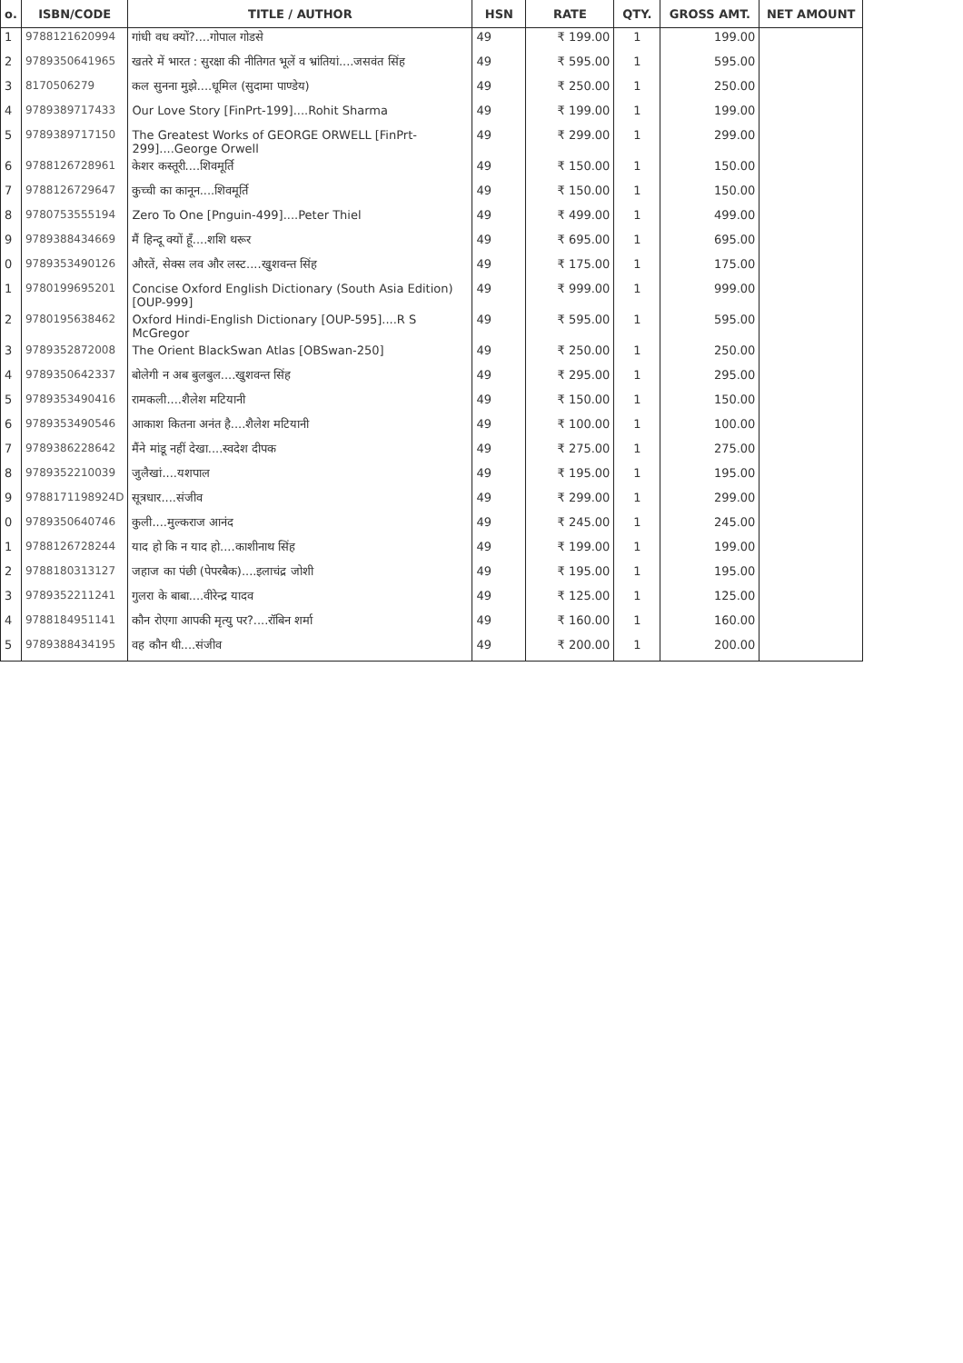| o. | ISBN/CODE | TITLE / AUTHOR | HSN | RATE | QTY. | GROSS AMT. | NET AMOUNT |
| --- | --- | --- | --- | --- | --- | --- | --- |
| 1 | 9788121620994 | गांधी वध क्यों?....गोपाल गोडसे | 49 | ₹ 199.00 | 1 | 199.00 | |
| 2 | 9789350641965 | खतरे में भारत : सुरक्षा की नीतिगत भूलें व भ्रांतियां....जसवंत सिंह | 49 | ₹ 595.00 | 1 | 595.00 | |
| 3 | 8170506279 | कल सुनना मुझे....धूमिल (सुदामा पाण्डेय) | 49 | ₹ 250.00 | 1 | 250.00 | |
| 4 | 9789389717433 | Our Love Story [FinPrt-199]....Rohit Sharma | 49 | ₹ 199.00 | 1 | 199.00 | |
| 5 | 9789389717150 | The Greatest Works of GEORGE ORWELL [FinPrt-299]....George Orwell | 49 | ₹ 299.00 | 1 | 299.00 | |
| 6 | 9788126728961 | केशर कस्तूरी....शिवमूर्ति | 49 | ₹ 150.00 | 1 | 150.00 | |
| 7 | 9788126729647 | कुच्ची का कानून....शिवमूर्ति | 49 | ₹ 150.00 | 1 | 150.00 | |
| 8 | 9780753555194 | Zero To One [Pnguin-499]....Peter Thiel | 49 | ₹ 499.00 | 1 | 499.00 | |
| 9 | 9789388434669 | मैं हिन्दू क्यों हूँ....शशि थरूर | 49 | ₹ 695.00 | 1 | 695.00 | |
| 0 | 9789353490126 | औरतें, सेक्स लव और लस्ट....खुशवन्त सिंह | 49 | ₹ 175.00 | 1 | 175.00 | |
| 1 | 9780199695201 | Concise Oxford English Dictionary (South Asia Edition) [OUP-999] | 49 | ₹ 999.00 | 1 | 999.00 | |
| 2 | 9780195638462 | Oxford Hindi-English Dictionary [OUP-595]....R S McGregor | 49 | ₹ 595.00 | 1 | 595.00 | |
| 3 | 9789352872008 | The Orient BlackSwan Atlas [OBSwan-250] | 49 | ₹ 250.00 | 1 | 250.00 | |
| 4 | 9789350642337 | बोलेगी न अब बुलबुल....खुशवन्त सिंह | 49 | ₹ 295.00 | 1 | 295.00 | |
| 5 | 9789353490416 | रामकली....शैलेश मटियानी | 49 | ₹ 150.00 | 1 | 150.00 | |
| 6 | 9789353490546 | आकाश कितना अनंत है....शैलेश मटियानी | 49 | ₹ 100.00 | 1 | 100.00 | |
| 7 | 9789386228642 | मैंने मांडू नहीं देखा....स्वदेश दीपक | 49 | ₹ 275.00 | 1 | 275.00 | |
| 8 | 9789352210039 | जुलैखां....यशपाल | 49 | ₹ 195.00 | 1 | 195.00 | |
| 9 | 9788171198924D | सूत्रधार....संजीव | 49 | ₹ 299.00 | 1 | 299.00 | |
| 0 | 9789350640746 | कुली....मुल्कराज आनंद | 49 | ₹ 245.00 | 1 | 245.00 | |
| 1 | 9788126728244 | याद हो कि न याद हो....काशीनाथ सिंह | 49 | ₹ 199.00 | 1 | 199.00 | |
| 2 | 9788180313127 | जहाज का पंछी (पेपरबैक)....इलाचंद्र जोशी | 49 | ₹ 195.00 | 1 | 195.00 | |
| 3 | 9789352211241 | गुलरा के बाबा....वीरेन्द्र यादव | 49 | ₹ 125.00 | 1 | 125.00 | |
| 4 | 9788184951141 | कौन रोएगा आपकी मृत्यु पर?....रॉबिन शर्मा | 49 | ₹ 160.00 | 1 | 160.00 | |
| 5 | 9789388434195 | वह कौन थी....संजीव | 49 | ₹ 200.00 | 1 | 200.00 | |